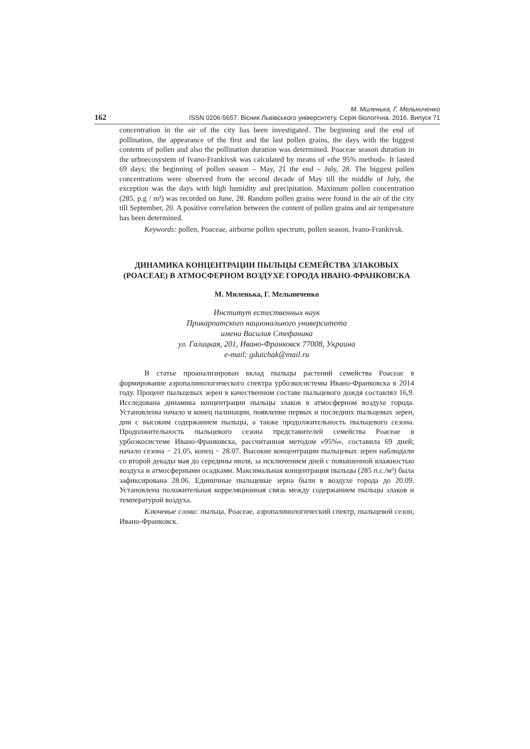162 М. Миленька, Г. Мельниченко
ISSN 0206-5657. Вісник Львівського університету. Серія біологічна. 2016. Випуск 71
concentration in the air of the city has been investigated. The beginning and the end of pollination, the appearance of the first and the last pollen grains, the days with the biggest contents of pollen and also the pollination duration was determined. Poaceae season duration in the urboecosystem of Ivano-Frankivsk was calculated by means of «the 95% method». It lasted 69 days; the beginning of pollen season – May, 21 the end – July, 28. The biggest pollen concentrations were observed from the second decade of May till the middle of July, the exception was the days with high humidity and precipitation. Maximum pollen concentration (285, p.g / m³) was recorded on June, 28. Random pollen grains were found in the air of the city till September, 20. A positive correlation between the content of pollen grains and air temperature has been determined.
Keywords: pollen, Poaceae, airborne pollen spectrum, pollen season, Ivano-Frankivsk.
ДИНАМИКА КОНЦЕНТРАЦИИ ПЫЛЬЦЫ СЕМЕЙСТВА ЗЛАКОВЫХ
(POACEAE) В АТМОСФЕРНОМ ВОЗДУХЕ ГОРОДА ИВАНО-ФРАНКОВСКА
М. Миленька, Г. Мельниченко
Институт естественных наук
Прикарпатского национального университета
имени Василия Стефаника
ул. Галицкая, 201, Ивано-Франковск 77008, Украина
e-mail: gdutchak@mail.ru
В статье проанализирован вклад пыльцы растений семейства Poaceae в формирование аэропалинологического спектра урбоэкосистемы Ивано-Франковска в 2014 году. Процент пыльцевых зерен в качественном составе пыльцевого дождя составлял 16,9. Исследована динамика концентрации пыльцы злаков в атмосферном воздухе города. Установлены начало и конец палинации, появление первых и последних пыльцевых зерен, дни с высоким содержанием пыльцы, а также продолжительность пыльцевого сезона. Продолжительность пыльцевого сезона представителей семейства Poaceae в урбоэкосистеме Ивано-Франковска, рассчитанная методом «95%», составила 69 дней; начало сезона − 21.05, конец − 28.07. Высокие концентрации пыльцевых зерен наблюдали со второй декады мая до середины июля, за исключением дней с повышенной влажностью воздуха и атмосферными осадками. Максимальная концентрация пыльцы (285 п.с./м³) была зафиксирована 28.06. Единичные пыльцевые зерна были в воздухе города до 20.09. Установлена положительная корреляционная связь между содержанием пыльцы злаков и температурой воздуха.
Ключевые слова: пыльца, Poaceae, аэропалинологический спектр, пыльцевой сезон, Ивано-Франковск.